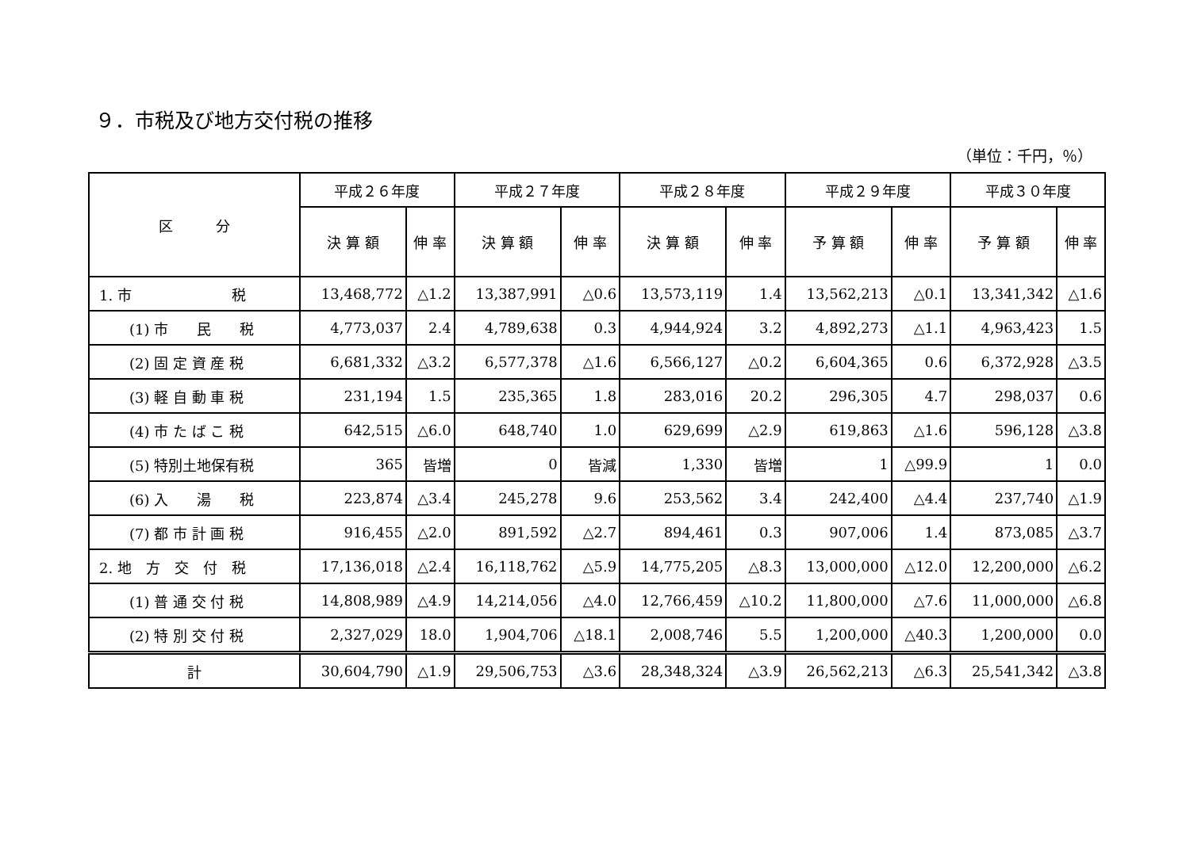９．市税及び地方交付税の推移
（単位：千円，％）
| 区 分 | 平成２６年度 | | 平成２７年度 | | 平成２８年度 | | 平成２９年度 | | 平成３０年度 | |
| --- | --- | --- | --- | --- | --- | --- | --- | --- | --- | --- |
| | 決 算 額 | 伸 率 | 決 算 額 | 伸 率 | 決 算 額 | 伸 率 | 予 算 額 | 伸 率 | 予 算 額 | 伸 率 |
| 1. 市 税 | 13,468,772 | △1.2 | 13,387,991 | △0.6 | 13,573,119 | 1.4 | 13,562,213 | △0.1 | 13,341,342 | △1.6 |
| (1) 市 民 税 | 4,773,037 | 2.4 | 4,789,638 | 0.3 | 4,944,924 | 3.2 | 4,892,273 | △1.1 | 4,963,423 | 1.5 |
| (2) 固 定 資 産 税 | 6,681,332 | △3.2 | 6,577,378 | △1.6 | 6,566,127 | △0.2 | 6,604,365 | 0.6 | 6,372,928 | △3.5 |
| (3) 軽 自 動 車 税 | 231,194 | 1.5 | 235,365 | 1.8 | 283,016 | 20.2 | 296,305 | 4.7 | 298,037 | 0.6 |
| (4) 市 た ば こ 税 | 642,515 | △6.0 | 648,740 | 1.0 | 629,699 | △2.9 | 619,863 | △1.6 | 596,128 | △3.8 |
| (5) 特別土地保有税 | 365 | 皆増 | 0 | 皆減 | 1,330 | 皆増 | 1 | △99.9 | 1 | 0.0 |
| (6) 入 湯 税 | 223,874 | △3.4 | 245,278 | 9.6 | 253,562 | 3.4 | 242,400 | △4.4 | 237,740 | △1.9 |
| (7) 都 市 計 画 税 | 916,455 | △2.0 | 891,592 | △2.7 | 894,461 | 0.3 | 907,006 | 1.4 | 873,085 | △3.7 |
| 2. 地 方 交 付 税 | 17,136,018 | △2.4 | 16,118,762 | △5.9 | 14,775,205 | △8.3 | 13,000,000 | △12.0 | 12,200,000 | △6.2 |
| (1) 普 通 交 付 税 | 14,808,989 | △4.9 | 14,214,056 | △4.0 | 12,766,459 | △10.2 | 11,800,000 | △7.6 | 11,000,000 | △6.8 |
| (2) 特 別 交 付 税 | 2,327,029 | 18.0 | 1,904,706 | △18.1 | 2,008,746 | 5.5 | 1,200,000 | △40.3 | 1,200,000 | 0.0 |
| 計 | 30,604,790 | △1.9 | 29,506,753 | △3.6 | 28,348,324 | △3.9 | 26,562,213 | △6.3 | 25,541,342 | △3.8 |